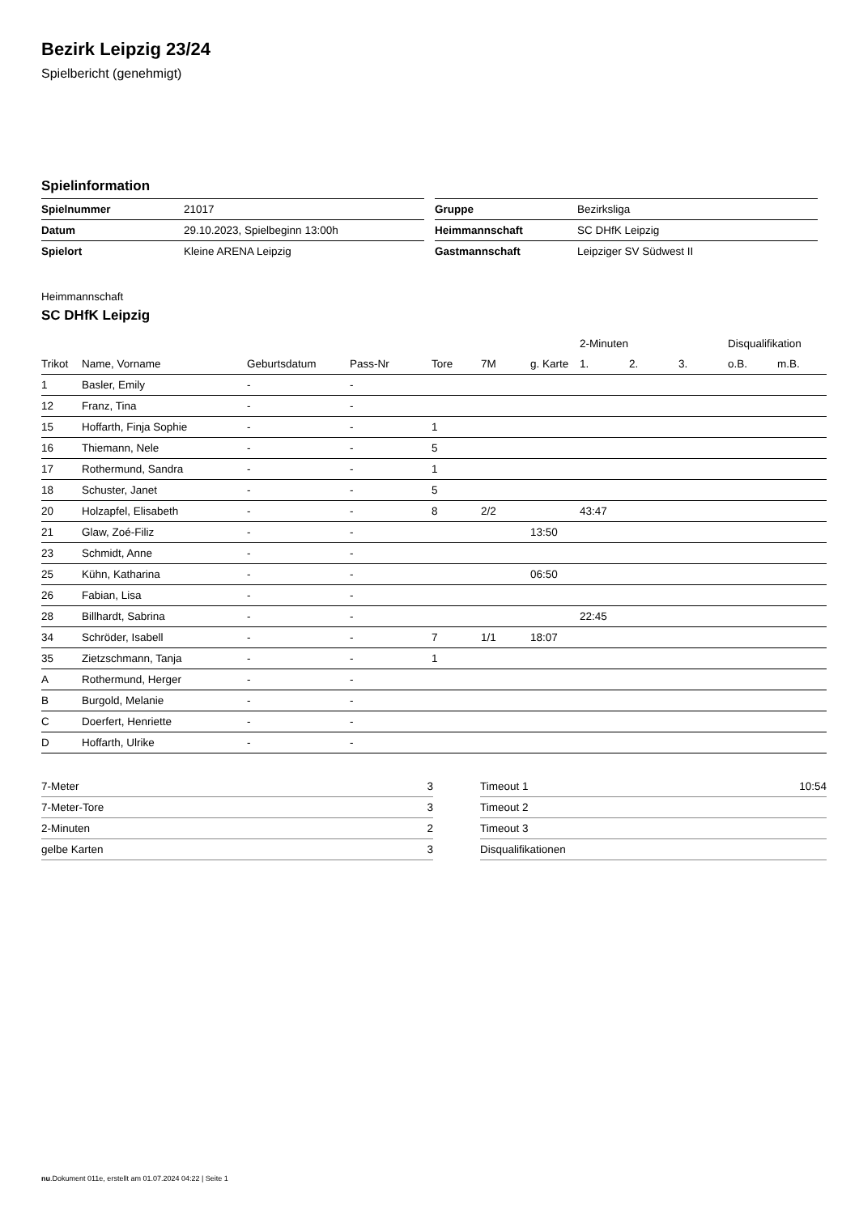Bezirk Leipzig 23/24
Spielbericht (genehmigt)
Spielinformation
| Spielnummer | 21017 |
| Datum | 29.10.2023, Spielbeginn 13:00h |
| Spielort | Kleine ARENA Leipzig |
| Gruppe | Bezirksliga |
| Heimmannschaft | SC DHfK Leipzig |
| Gastmannschaft | Leipziger SV Südwest II |
Heimmannschaft
SC DHfK Leipzig
| | | | | | | | 2-Minuten | | | Disqualifikation | |
| --- | --- | --- | --- | --- | --- | --- | --- | --- | --- | --- | --- |
| Trikot | Name, Vorname | Geburtsdatum | Pass-Nr | Tore | 7M | g. Karte | 1. | 2. | 3. | o.B. | m.B. |
| 1 | Basler, Emily | - | - | | | | | | | | |
| 12 | Franz, Tina | - | - | | | | | | | | |
| 15 | Hoffarth, Finja Sophie | - | - | 1 | | | | | | | |
| 16 | Thiemann, Nele | - | - | 5 | | | | | | | |
| 17 | Rothermund, Sandra | - | - | 1 | | | | | | | |
| 18 | Schuster, Janet | - | - | 5 | | | | | | | |
| 20 | Holzapfel, Elisabeth | - | - | 8 | 2/2 | | 43:47 | | | | |
| 21 | Glaw, Zoé-Filiz | - | - | | | 13:50 | | | | | |
| 23 | Schmidt, Anne | - | - | | | | | | | | |
| 25 | Kühn, Katharina | - | - | | | 06:50 | | | | | |
| 26 | Fabian, Lisa | - | - | | | | | | | | |
| 28 | Billhardt, Sabrina | - | - | | | | 22:45 | | | | |
| 34 | Schröder, Isabell | - | - | 7 | 1/1 | 18:07 | | | | | |
| 35 | Zietzschmann, Tanja | - | - | 1 | | | | | | | |
| A | Rothermund, Herger | - | - | | | | | | | | |
| B | Burgold, Melanie | - | - | | | | | | | | |
| C | Doerfert, Henriette | - | - | | | | | | | | |
| D | Hoffarth, Ulrike | - | - | | | | | | | | |
| 7-Meter | 3 |
| 7-Meter-Tore | 3 |
| 2-Minuten | 2 |
| gelbe Karten | 3 |
| Timeout 1 | 10:54 |
| Timeout 2 | |
| Timeout 3 | |
| Disqualifikationen | |
nu.Dokument 011e, erstellt am 01.07.2024 04:22 | Seite 1